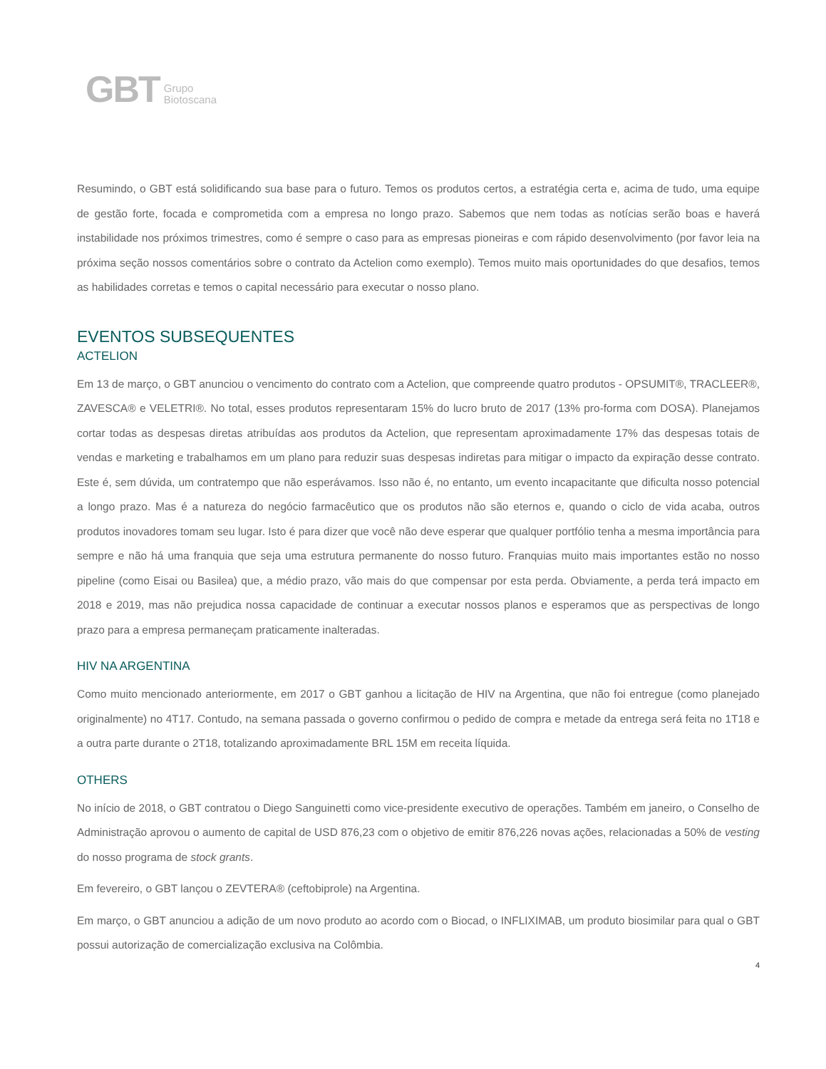GBT Grupo
Biotoscana
Resumindo, o GBT está solidificando sua base para o futuro. Temos os produtos certos, a estratégia certa e, acima de tudo, uma equipe de gestão forte, focada e comprometida com a empresa no longo prazo. Sabemos que nem todas as notícias serão boas e haverá instabilidade nos próximos trimestres, como é sempre o caso para as empresas pioneiras e com rápido desenvolvimento (por favor leia na próxima seção nossos comentários sobre o contrato da Actelion como exemplo). Temos muito mais oportunidades do que desafios, temos as habilidades corretas e temos o capital necessário para executar o nosso plano.
EVENTOS SUBSEQUENTES
ACTELION
Em 13 de março, o GBT anunciou o vencimento do contrato com a Actelion, que compreende quatro produtos - OPSUMIT®, TRACLEER®, ZAVESCA® e VELETRI®. No total, esses produtos representaram 15% do lucro bruto de 2017 (13% pro-forma com DOSA). Planejamos cortar todas as despesas diretas atribuídas aos produtos da Actelion, que representam aproximadamente 17% das despesas totais de vendas e marketing e trabalhamos em um plano para reduzir suas despesas indiretas para mitigar o impacto da expiração desse contrato. Este é, sem dúvida, um contratempo que não esperávamos. Isso não é, no entanto, um evento incapacitante que dificulta nosso potencial a longo prazo. Mas é a natureza do negócio farmacêutico que os produtos não são eternos e, quando o ciclo de vida acaba, outros produtos inovadores tomam seu lugar. Isto é para dizer que você não deve esperar que qualquer portfólio tenha a mesma importância para sempre e não há uma franquia que seja uma estrutura permanente do nosso futuro. Franquias muito mais importantes estão no nosso pipeline (como Eisai ou Basilea) que, a médio prazo, vão mais do que compensar por esta perda. Obviamente, a perda terá impacto em 2018 e 2019, mas não prejudica nossa capacidade de continuar a executar nossos planos e esperamos que as perspectivas de longo prazo para a empresa permaneçam praticamente inalteradas.
HIV NA ARGENTINA
Como muito mencionado anteriormente, em 2017 o GBT ganhou a licitação de HIV na Argentina, que não foi entregue (como planejado originalmente) no 4T17. Contudo, na semana passada o governo confirmou o pedido de compra e metade da entrega será feita no 1T18 e a outra parte durante o 2T18, totalizando aproximadamente BRL 15M em receita líquida.
OTHERS
No início de 2018, o GBT contratou o Diego Sanguinetti como vice-presidente executivo de operações. Também em janeiro, o Conselho de Administração aprovou o aumento de capital de USD 876,23 com o objetivo de emitir 876,226 novas ações, relacionadas a 50% de vesting do nosso programa de stock grants.
Em fevereiro, o GBT lançou o ZEVTERA® (ceftobiprole) na Argentina.
Em março, o GBT anunciou a adição de um novo produto ao acordo com o Biocad, o INFLIXIMAB, um produto biosimilar para qual o GBT possui autorização de comercialização exclusiva na Colômbia.
4